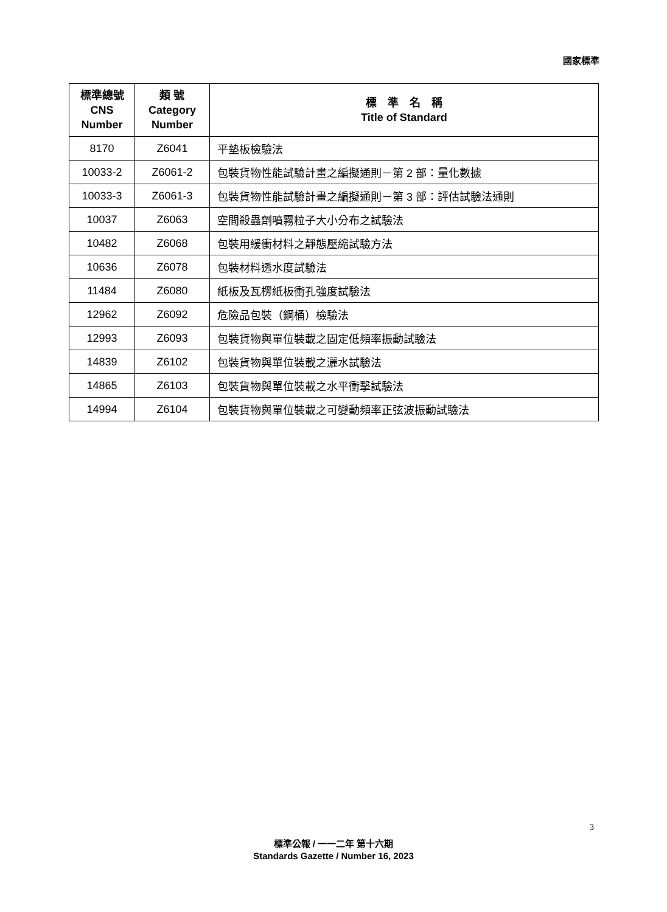國家標準
| 標準總號 CNS Number | 類 號 Category Number | 標 準 名 稱 Title of Standard |
| --- | --- | --- |
| 8170 | Z6041 | 平墊板檢驗法 |
| 10033-2 | Z6061-2 | 包裝貨物性能試驗計畫之編擬通則－第 2 部：量化數據 |
| 10033-3 | Z6061-3 | 包裝貨物性能試驗計畫之編擬通則－第 3 部：評估試驗法通則 |
| 10037 | Z6063 | 空間殺蟲劑噴霧粒子大小分布之試驗法 |
| 10482 | Z6068 | 包裝用緩衝材料之靜態壓縮試驗方法 |
| 10636 | Z6078 | 包裝材料透水度試驗法 |
| 11484 | Z6080 | 紙板及瓦楞紙板衝孔強度試驗法 |
| 12962 | Z6092 | 危險品包裝（鋼桶）檢驗法 |
| 12993 | Z6093 | 包裝貨物與單位裝載之固定低頻率振動試驗法 |
| 14839 | Z6102 | 包裝貨物與單位裝載之灑水試驗法 |
| 14865 | Z6103 | 包裝貨物與單位裝載之水平衝擊試驗法 |
| 14994 | Z6104 | 包裝貨物與單位裝載之可變動頻率正弦波振動試驗法 |
3
標準公報 / 一一二年 第十六期
Standards Gazette / Number 16, 2023